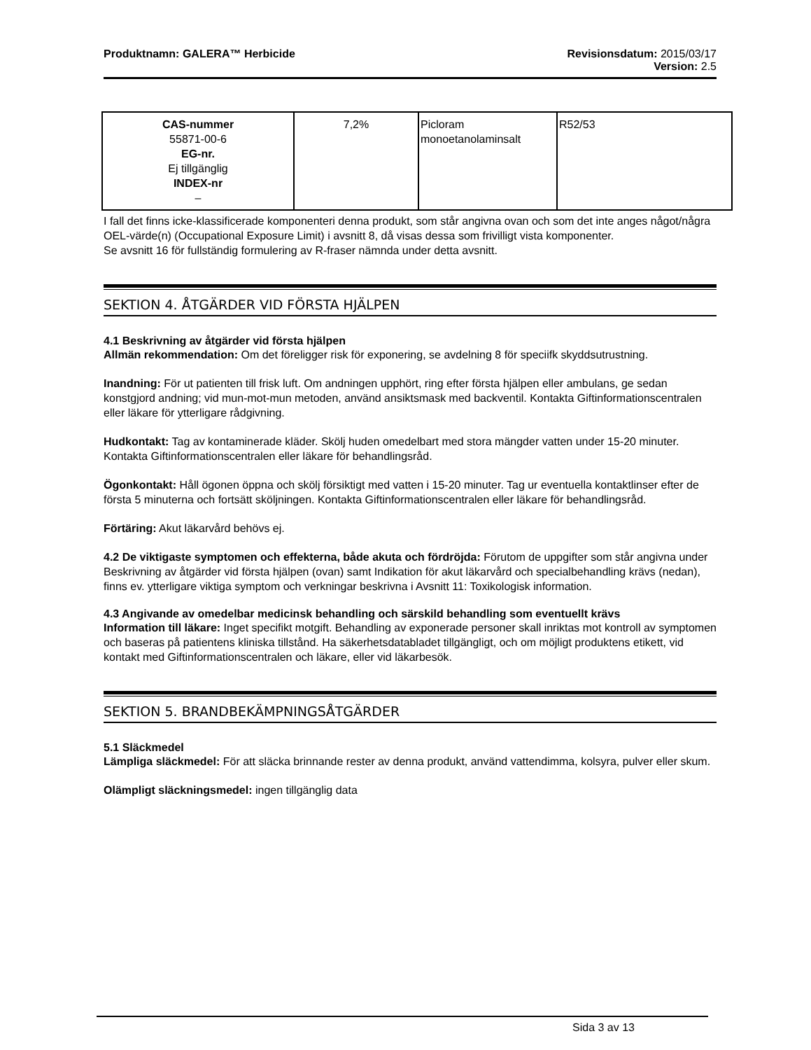Produktnamn: GALERA™ Herbicide Revisionsdatum: 2015/03/17
Version: 2.5
| CAS-nummer 55871-00-6 EG-nr. Ej tillgänglig INDEX-nr – | 7,2% | Picloram monoetanolaminsalt | R52/53 |
I fall det finns icke-klassificerade komponenteri denna produkt, som står angivna ovan och som det inte anges något/några OEL-värde(n) (Occupational Exposure Limit) i avsnitt 8, då visas dessa som frivilligt vista komponenter.
Se avsnitt 16 för fullständig formulering av R-fraser nämnda under detta avsnitt.
SEKTION 4. ÅTGÄRDER VID FÖRSTA HJÄLPEN
4.1 Beskrivning av åtgärder vid första hjälpen
Allmän rekommendation: Om det föreligger risk för exponering, se avdelning 8 för speciifk skyddsutrustning.
Inandning: För ut patienten till frisk luft. Om andningen upphört, ring efter första hjälpen eller ambulans, ge sedan konstgjord andning; vid mun-mot-mun metoden, använd ansiktsmask med backventil. Kontakta Giftinformationscentralen eller läkare för ytterligare rådgivning.
Hudkontakt: Tag av kontaminerade kläder. Skölj huden omedelbart med stora mängder vatten under 15-20 minuter. Kontakta Giftinformationscentralen eller läkare för behandlingsråd.
Ögonkontakt: Håll ögonen öppna och skölj försiktigt med vatten i 15-20 minuter. Tag ur eventuella kontaktlinser efter de första 5 minuterna och fortsätt sköljningen. Kontakta Giftinformationscentralen eller läkare för behandlingsråd.
Förtäring: Akut läkarvård behövs ej.
4.2 De viktigaste symptomen och effekterna, både akuta och fördröjda: Förutom de uppgifter som står angivna under Beskrivning av åtgärder vid första hjälpen (ovan) samt Indikation för akut läkarvård och specialbehandling krävs (nedan), finns ev. ytterligare viktiga symptom och verkningar beskrivna i Avsnitt 11: Toxikologisk information.
4.3 Angivande av omedelbar medicinsk behandling och särskild behandling som eventuellt krävs
Information till läkare: Inget specifikt motgift. Behandling av exponerade personer skall inriktas mot kontroll av symptomen och baseras på patientens kliniska tillstånd. Ha säkerhetsdatabladet tillgängligt, och om möjligt produktens etikett, vid kontakt med Giftinformationscentralen och läkare, eller vid läkarbesök.
SEKTION 5. BRANDBEKÄMPNINGSÅTGÄRDER
5.1 Släckmedel
Lämpliga släckmedel: För att släcka brinnande rester av denna produkt, använd vattendimma, kolsyra, pulver eller skum.
Olämpligt släckningsmedel: ingen tillgänglig data
Sida 3 av 13